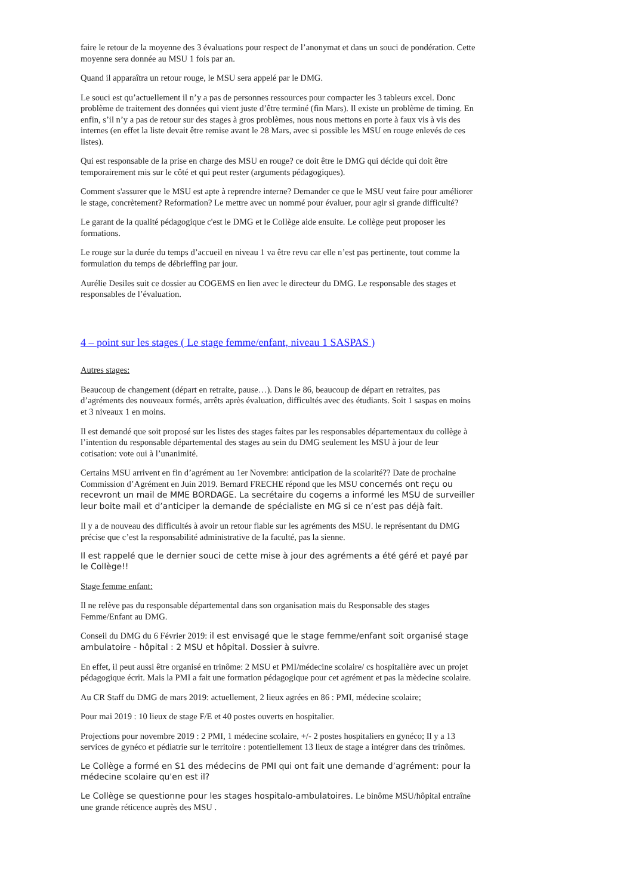faire le retour de la moyenne des 3 évaluations pour respect de l’anonymat et dans un souci de pondération. Cette moyenne sera donnée au MSU 1 fois par an.
Quand il apparaîtra un retour rouge, le MSU sera appelé par le DMG.
Le souci est qu’actuellement il n’y a pas de personnes ressources pour compacter les 3 tableurs excel. Donc problème de traitement des données qui vient juste d’être terminé (fin Mars). Il existe un problème de timing. En enfin, s’il n’y a pas de retour sur des stages à gros problèmes, nous nous mettons en porte à faux vis à vis des internes (en effet la liste devait être remise avant le 28 Mars, avec si possible les MSU en rouge enlevés de ces listes).
Qui est responsable de la prise en charge des MSU en rouge? ce doit être le DMG qui décide qui doit être temporairement mis sur le côté et qui peut rester (arguments pédagogiques).
Comment s'assurer que le MSU est apte à reprendre interne? Demander ce que le MSU veut faire pour améliorer le stage, concrètement? Reformation? Le mettre avec un nommé pour évaluer, pour agir si grande difficulté?
Le garant de la qualité pédagogique c'est le DMG et le Collège aide ensuite. Le collège peut proposer les formations.
Le rouge sur la durée du temps d’accueil en niveau 1 va être revu car elle n’est pas pertinente, tout comme la formulation du temps de débrieffing par jour.
Aurélie Desiles suit ce dossier au COGEMS en lien avec le directeur du DMG. Le responsable des stages et responsables de l’évaluation.
4 – point sur les stages ( Le stage femme/enfant, niveau 1 SASPAS )
Autres stages:
Beaucoup de changement (départ en retraite, pause…). Dans le 86, beaucoup de départ en retraites, pas d’agréments des nouveaux formés, arrêts après évaluation, difficultés avec des étudiants. Soit 1 saspas en moins et 3 niveaux 1 en moins.
Il est demandé que soit proposé sur les listes des stages faites par les responsables départementaux du collège à l’intention du responsable départemental des stages au sein du DMG seulement les MSU à jour de leur cotisation: vote oui à l’unanimité.
Certains MSU arrivent en fin d’agrément au 1er Novembre: anticipation de la scolarité?? Date de prochaine Commission d’Agrément en Juin 2019. Bernard FRECHE répond que les MSU concernés ont reçu ou recevront un mail de MME BORDAGE. La secrétaire du cogems a informé les MSU de surveiller leur boite mail et d’anticiper la demande de spécialiste en MG si ce n’est pas déjà fait.
Il y a de nouveau des difficultés à avoir un retour fiable sur les agréments des MSU. le représentant du DMG précise que c’est la responsabilité administrative de la faculté, pas la sienne.
Il est rappelé que le dernier souci de cette mise à jour des agréments a été géré et payé par le Collège!!
Stage femme enfant:
Il ne relève pas du responsable départemental dans son organisation mais du Responsable des stages Femme/Enfant au DMG.
Conseil du DMG du 6 Février 2019: il est envisagé que le stage femme/enfant soit organisé stage ambulatoire - hôpital : 2 MSU et hôpital. Dossier à suivre.
En effet, il peut aussi être organisé en trinôme: 2 MSU et PMI/médecine scolaire/ cs hospitalière avec un projet pédagogique écrit. Mais la PMI a fait une formation pédagogique pour cet agrément et pas la mèdecine scolaire.
Au CR Staff du DMG de mars 2019: actuellement, 2 lieux agrées en 86 : PMI, médecine scolaire;
Pour mai 2019 : 10 lieux de stage F/E et 40 postes ouverts en hospitalier.
Projections pour novembre 2019 : 2 PMI, 1 médecine scolaire, +/- 2 postes hospitaliers en gynéco; Il y a 13 services de gynéco et pédiatrie sur le territoire : potentiellement 13 lieux de stage a intégrer dans des trinômes.
Le Collège a formé en S1 des médecins de PMI qui ont fait une demande d’agrément: pour la médecine scolaire qu'en est il?
Le Collège se questionne pour les stages hospitalo-ambulatoires. Le binôme MSU/hôpital entraîne une grande réticence auprès des MSU .